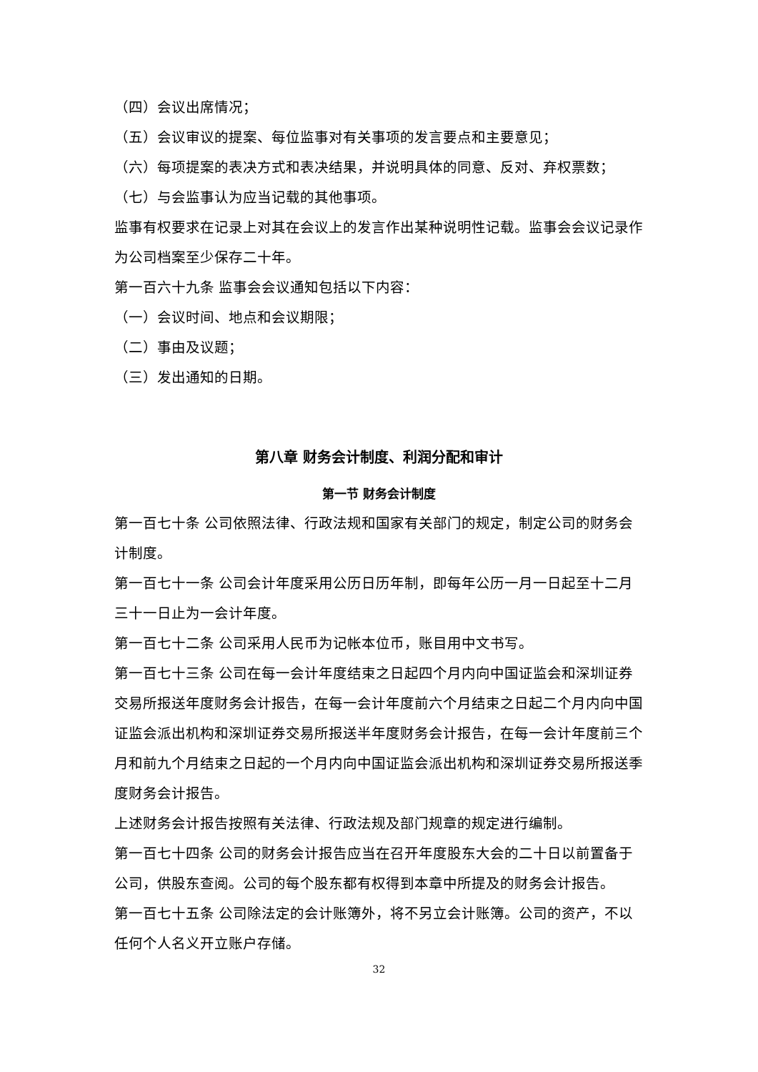（四）会议出席情况；
（五）会议审议的提案、每位监事对有关事项的发言要点和主要意见；
（六）每项提案的表决方式和表决结果，并说明具体的同意、反对、弃权票数；
（七）与会监事认为应当记载的其他事项。
监事有权要求在记录上对其在会议上的发言作出某种说明性记载。监事会会议记录作为公司档案至少保存二十年。
第一百六十九条 监事会会议通知包括以下内容：
（一）会议时间、地点和会议期限；
（二）事由及议题；
（三）发出通知的日期。
第八章 财务会计制度、利润分配和审计
第一节 财务会计制度
第一百七十条 公司依照法律、行政法规和国家有关部门的规定，制定公司的财务会计制度。
第一百七十一条 公司会计年度采用公历日历年制，即每年公历一月一日起至十二月三十一日止为一会计年度。
第一百七十二条 公司采用人民币为记帐本位币，账目用中文书写。
第一百七十三条 公司在每一会计年度结束之日起四个月内向中国证监会和深圳证券交易所报送年度财务会计报告，在每一会计年度前六个月结束之日起二个月内向中国证监会派出机构和深圳证券交易所报送半年度财务会计报告，在每一会计年度前三个月和前九个月结束之日起的一个月内向中国证监会派出机构和深圳证券交易所报送季度财务会计报告。
上述财务会计报告按照有关法律、行政法规及部门规章的规定进行编制。
第一百七十四条 公司的财务会计报告应当在召开年度股东大会的二十日以前置备于公司，供股东查阅。公司的每个股东都有权得到本章中所提及的财务会计报告。
第一百七十五条 公司除法定的会计账簿外，将不另立会计账簿。公司的资产，不以任何个人名义开立账户存储。
32